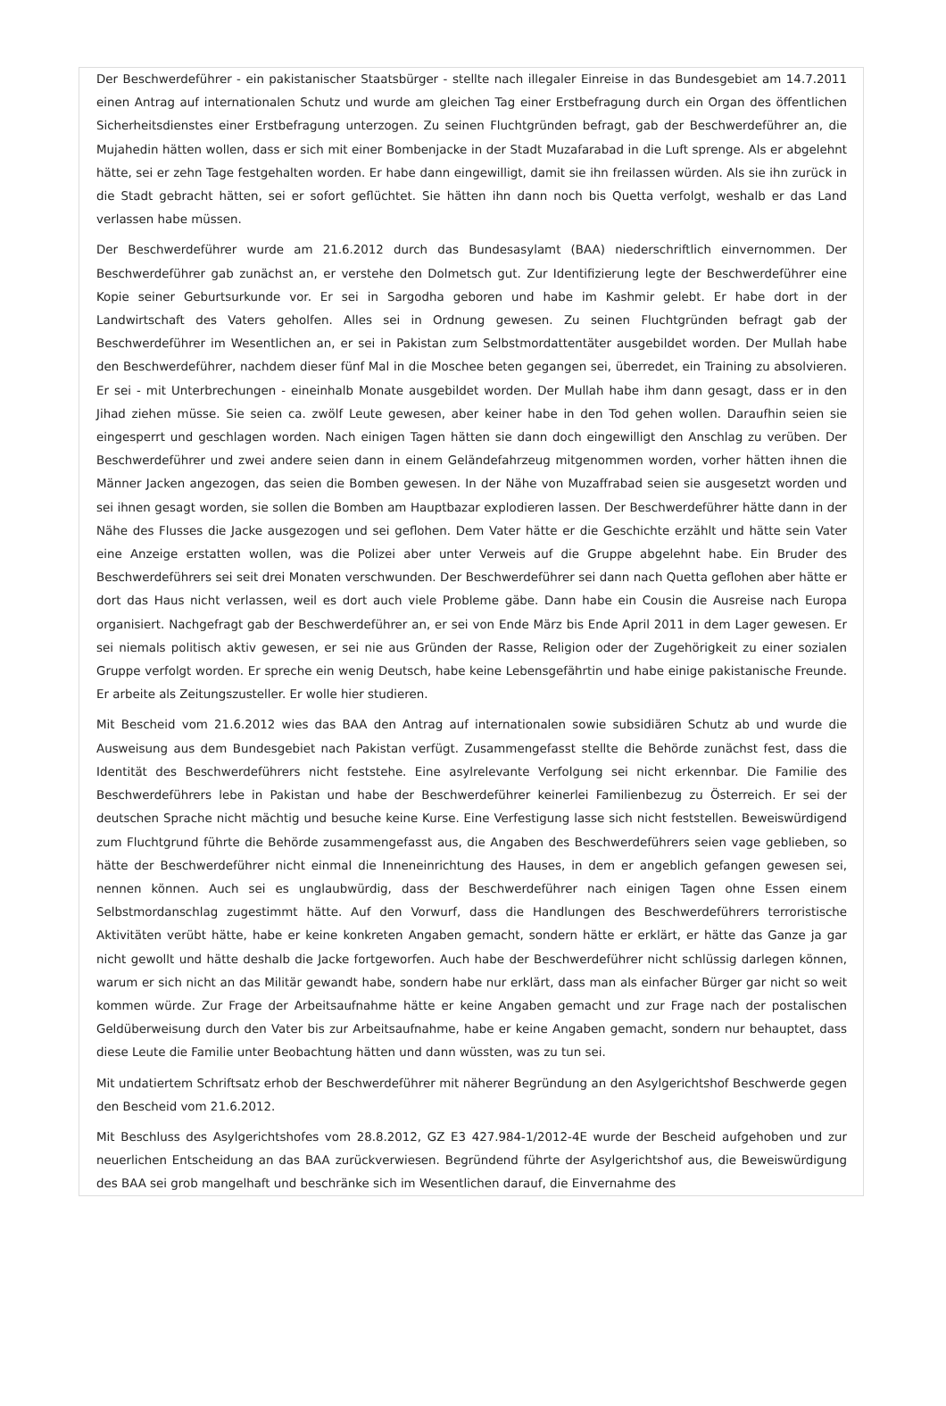Der Beschwerdeführer - ein pakistanischer Staatsbürger - stellte nach illegaler Einreise in das Bundesgebiet am 14.7.2011 einen Antrag auf internationalen Schutz und wurde am gleichen Tag einer Erstbefragung durch ein Organ des öffentlichen Sicherheitsdienstes einer Erstbefragung unterzogen. Zu seinen Fluchtgründen befragt, gab der Beschwerdeführer an, die Mujahedin hätten wollen, dass er sich mit einer Bombenjacke in der Stadt Muzafarabad in die Luft sprenge. Als er abgelehnt hätte, sei er zehn Tage festgehalten worden. Er habe dann eingewilligt, damit sie ihn freilassen würden. Als sie ihn zurück in die Stadt gebracht hätten, sei er sofort geflüchtet. Sie hätten ihn dann noch bis Quetta verfolgt, weshalb er das Land verlassen habe müssen.
Der Beschwerdeführer wurde am 21.6.2012 durch das Bundesasylamt (BAA) niederschriftlich einvernommen. Der Beschwerdeführer gab zunächst an, er verstehe den Dolmetsch gut. Zur Identifizierung legte der Beschwerdeführer eine Kopie seiner Geburtsurkunde vor. Er sei in Sargodha geboren und habe im Kashmir gelebt. Er habe dort in der Landwirtschaft des Vaters geholfen. Alles sei in Ordnung gewesen. Zu seinen Fluchtgründen befragt gab der Beschwerdeführer im Wesentlichen an, er sei in Pakistan zum Selbstmordattentäter ausgebildet worden. Der Mullah habe den Beschwerdeführer, nachdem dieser fünf Mal in die Moschee beten gegangen sei, überredet, ein Training zu absolvieren. Er sei - mit Unterbrechungen - eineinhalb Monate ausgebildet worden. Der Mullah habe ihm dann gesagt, dass er in den Jihad ziehen müsse. Sie seien ca. zwölf Leute gewesen, aber keiner habe in den Tod gehen wollen. Daraufhin seien sie eingesperrt und geschlagen worden. Nach einigen Tagen hätten sie dann doch eingewilligt den Anschlag zu verüben. Der Beschwerdeführer und zwei andere seien dann in einem Geländefahrzeug mitgenommen worden, vorher hätten ihnen die Männer Jacken angezogen, das seien die Bomben gewesen. In der Nähe von Muzaffrabad seien sie ausgesetzt worden und sei ihnen gesagt worden, sie sollen die Bomben am Hauptbazar explodieren lassen. Der Beschwerdeführer hätte dann in der Nähe des Flusses die Jacke ausgezogen und sei geflohen. Dem Vater hätte er die Geschichte erzählt und hätte sein Vater eine Anzeige erstatten wollen, was die Polizei aber unter Verweis auf die Gruppe abgelehnt habe. Ein Bruder des Beschwerdeführers sei seit drei Monaten verschwunden. Der Beschwerdeführer sei dann nach Quetta geflohen aber hätte er dort das Haus nicht verlassen, weil es dort auch viele Probleme gäbe. Dann habe ein Cousin die Ausreise nach Europa organisiert. Nachgefragt gab der Beschwerdeführer an, er sei von Ende März bis Ende April 2011 in dem Lager gewesen. Er sei niemals politisch aktiv gewesen, er sei nie aus Gründen der Rasse, Religion oder der Zugehörigkeit zu einer sozialen Gruppe verfolgt worden. Er spreche ein wenig Deutsch, habe keine Lebensgefährtin und habe einige pakistanische Freunde. Er arbeite als Zeitungszusteller. Er wolle hier studieren.
Mit Bescheid vom 21.6.2012 wies das BAA den Antrag auf internationalen sowie subsidiären Schutz ab und wurde die Ausweisung aus dem Bundesgebiet nach Pakistan verfügt. Zusammengefasst stellte die Behörde zunächst fest, dass die Identität des Beschwerdeführers nicht feststehe. Eine asylrelevante Verfolgung sei nicht erkennbar. Die Familie des Beschwerdeführers lebe in Pakistan und habe der Beschwerdeführer keinerlei Familienbezug zu Österreich. Er sei der deutschen Sprache nicht mächtig und besuche keine Kurse. Eine Verfestigung lasse sich nicht feststellen. Beweiswürdigend zum Fluchtgrund führte die Behörde zusammengefasst aus, die Angaben des Beschwerdeführers seien vage geblieben, so hätte der Beschwerdeführer nicht einmal die Inneneinrichtung des Hauses, in dem er angeblich gefangen gewesen sei, nennen können. Auch sei es unglaubwürdig, dass der Beschwerdeführer nach einigen Tagen ohne Essen einem Selbstmordanschlag zugestimmt hätte. Auf den Vorwurf, dass die Handlungen des Beschwerdeführers terroristische Aktivitäten verübt hätte, habe er keine konkreten Angaben gemacht, sondern hätte er erklärt, er hätte das Ganze ja gar nicht gewollt und hätte deshalb die Jacke fortgeworfen. Auch habe der Beschwerdeführer nicht schlüssig darlegen können, warum er sich nicht an das Militär gewandt habe, sondern habe nur erklärt, dass man als einfacher Bürger gar nicht so weit kommen würde. Zur Frage der Arbeitsaufnahme hätte er keine Angaben gemacht und zur Frage nach der postalischen Geldüberweisung durch den Vater bis zur Arbeitsaufnahme, habe er keine Angaben gemacht, sondern nur behauptet, dass diese Leute die Familie unter Beobachtung hätten und dann wüssten, was zu tun sei.
Mit undatiertem Schriftsatz erhob der Beschwerdeführer mit näherer Begründung an den Asylgerichtshof Beschwerde gegen den Bescheid vom 21.6.2012.
Mit Beschluss des Asylgerichtshofes vom 28.8.2012, GZ E3 427.984-1/2012-4E wurde der Bescheid aufgehoben und zur neuerlichen Entscheidung an das BAA zurückverwiesen. Begründend führte der Asylgerichtshof aus, die Beweiswürdigung des BAA sei grob mangelhaft und beschränke sich im Wesentlichen darauf, die Einvernahme des